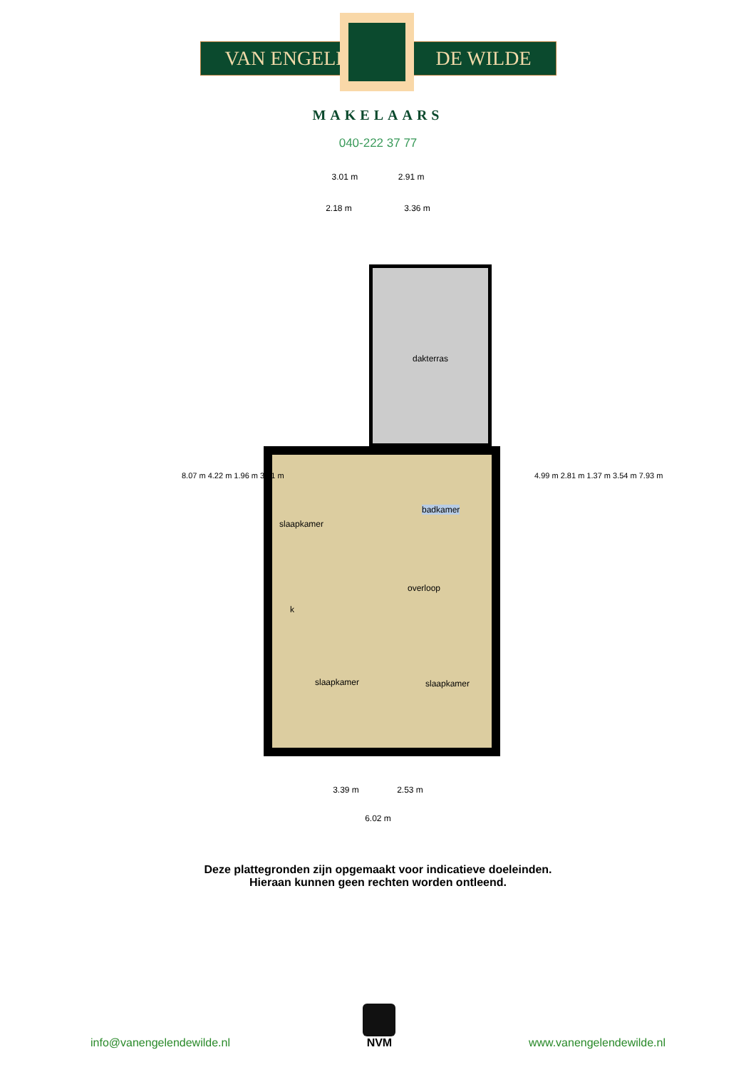VAN ENGELEN DE WILDE
MAKELAARS
040-222 37 77
3.01 m 2.91 m
2.18 m 3.36 m
dakterras
slaapkamer
badkamer
overloop
k
slaapkamer slaapkamer
8.07 m 4.22 m 1.96 m 3.71 m
4.99 m 2.81 m 1.37 m 3.54 m 7.93 m
3.39 m 2.53 m
6.02 m
Deze plattegronden zijn opgemaakt voor indicatieve doeleinden.
Hieraan kunnen geen rechten worden ontleend.
info@vanengelendewilde.nl
NVM
www.vanengelendewilde.nl